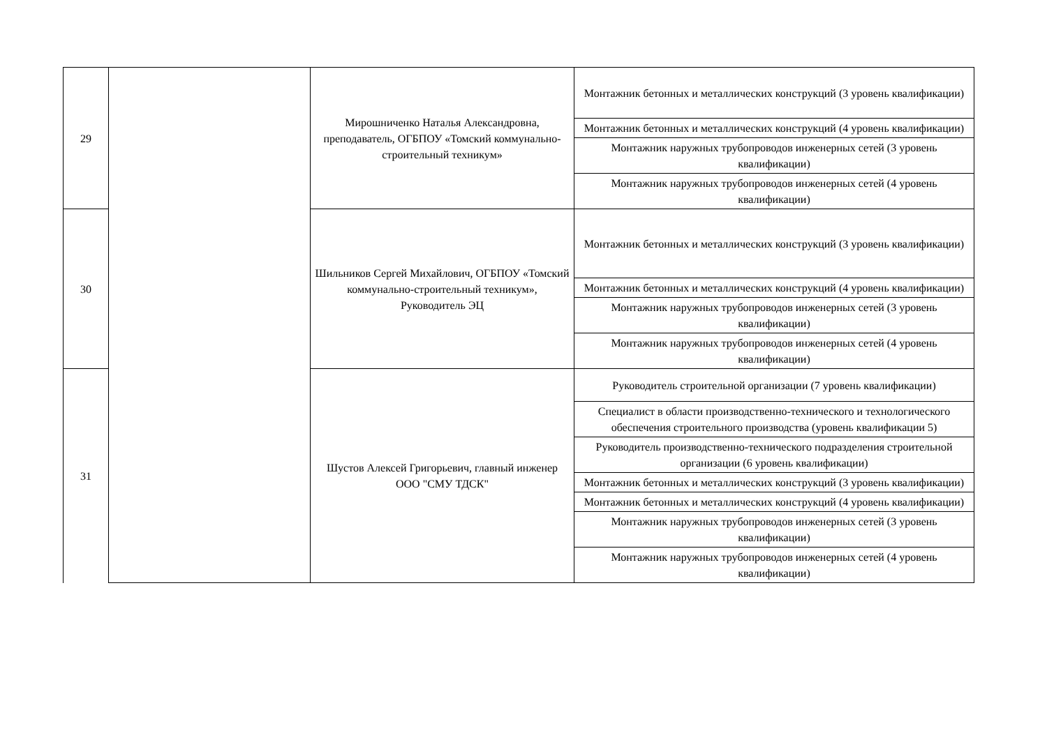| 29 | | Мирошниченко Наталья Александровна, преподаватель, ОГБПОУ «Томский коммунально-строительный техникум» | Монтажник бетонных и металлических конструкций (3 уровень квалификации) |
| | | | Монтажник бетонных и металлических конструкций (4 уровень квалификации) |
| | | | Монтажник наружных трубопроводов инженерных сетей (3 уровень квалификации) |
| | | | Монтажник наружных трубопроводов инженерных сетей (4 уровень квалификации) |
| 30 | | Шильников Сергей Михайлович, ОГБПОУ «Томский коммунально-строительный техникум», Руководитель ЭЦ | Монтажник бетонных и металлических конструкций (3 уровень квалификации) |
| | | | Монтажник бетонных и металлических конструкций (4 уровень квалификации) |
| | | | Монтажник наружных трубопроводов инженерных сетей (3 уровень квалификации) |
| | | | Монтажник наружных трубопроводов инженерных сетей (4 уровень квалификации) |
| 31 | | Шустов Алексей Григорьевич, главный инженер ООО "СМУ ТДСК" | Руководитель строительной организации (7 уровень квалификации) |
| | | | Специалист в области производственно-технического и технологического обеспечения строительного производства (уровень квалификации 5) |
| | | | Руководитель производственно-технического подразделения строительной организации (6 уровень квалификации) |
| | | | Монтажник бетонных и металлических конструкций (3 уровень квалификации) |
| | | | Монтажник бетонных и металлических конструкций (4 уровень квалификации) |
| | | | Монтажник наружных трубопроводов инженерных сетей (3 уровень квалификации) |
| | | | Монтажник наружных трубопроводов инженерных сетей (4 уровень квалификации) |